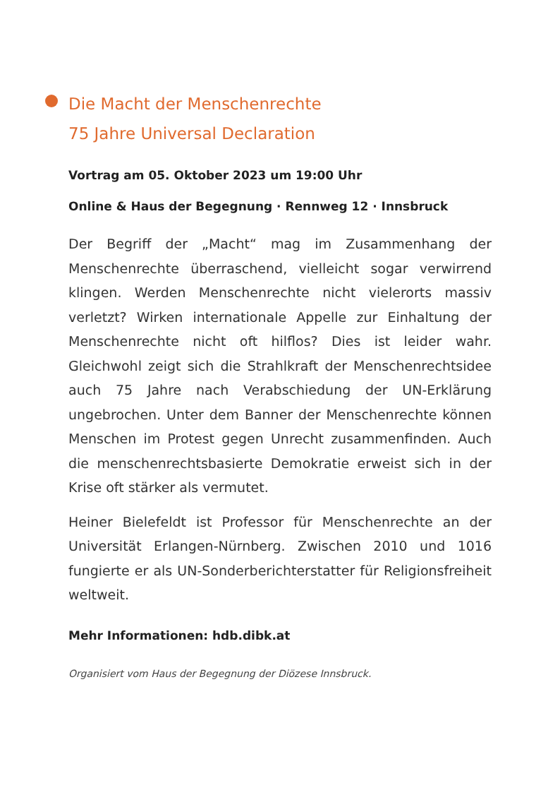Die Macht der Menschenrechte
75 Jahre Universal Declaration
Vortrag am 05. Oktober 2023 um 19:00 Uhr
Online & Haus der Begegnung · Rennweg 12 · Innsbruck
Der Begriff der „Macht“ mag im Zusammenhang der Menschenrechte überraschend, vielleicht sogar verwirrend klingen. Werden Menschenrechte nicht vielerorts massiv verletzt? Wirken internationale Appelle zur Einhaltung der Menschenrechte nicht oft hilflos? Dies ist leider wahr. Gleichwohl zeigt sich die Strahlkraft der Menschenrechtsidee auch 75 Jahre nach Verabschiedung der UN-Erklärung ungebrochen. Unter dem Banner der Menschenrechte können Menschen im Protest gegen Unrecht zusammenfinden. Auch die menschenrechtsbasierte Demokratie erweist sich in der Krise oft stärker als vermutet.
Heiner Bielefeldt ist Professor für Menschenrechte an der Universität Erlangen-Nürnberg. Zwischen 2010 und 1016 fungierte er als UN-Sonderberichterstatter für Religionsfreiheit weltweit.
Mehr Informationen: hdb.dibk.at
Organisiert vom Haus der Begegnung der Diözese Innsbruck.